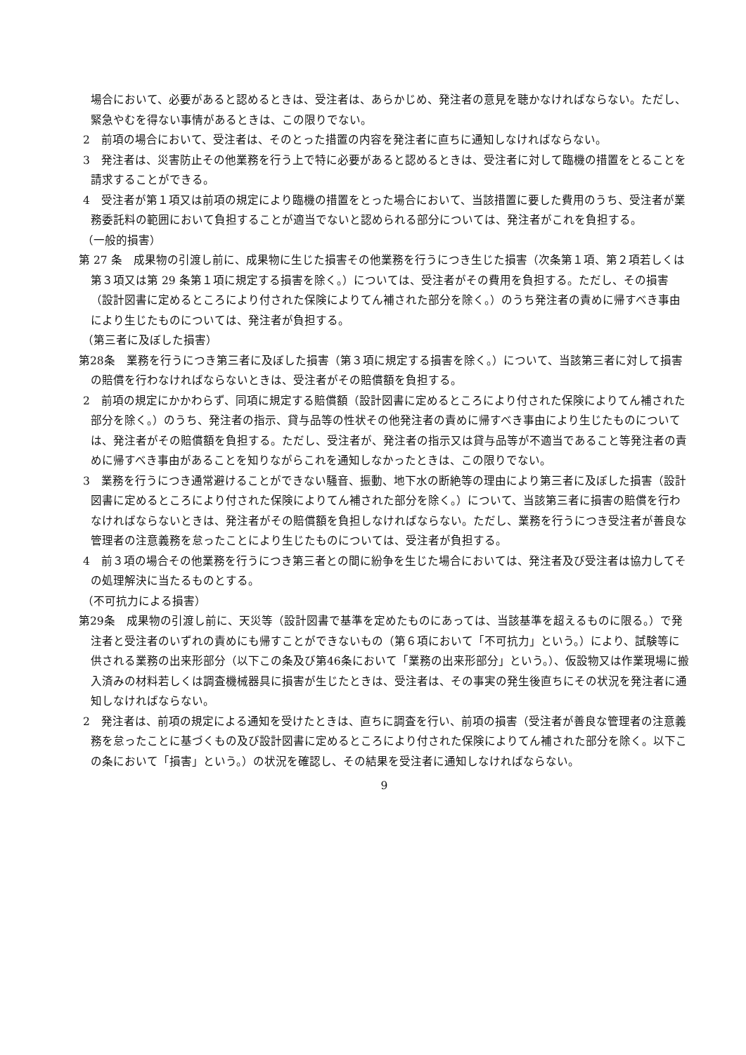場合において、必要があると認めるときは、受注者は、あらかじめ、発注者の意見を聴かなければならない。ただし、緊急やむを得ない事情があるときは、この限りでない。
2　前項の場合において、受注者は、そのとった措置の内容を発注者に直ちに通知しなければならない。
3　発注者は、災害防止その他業務を行う上で特に必要があると認めるときは、受注者に対して臨機の措置をとることを請求することができる。
4　受注者が第１項又は前項の規定により臨機の措置をとった場合において、当該措置に要した費用のうち、受注者が業務委託料の範囲において負担することが適当でないと認められる部分については、発注者がこれを負担する。
（一般的損害）
第 27 条　成果物の引渡し前に、成果物に生じた損害その他業務を行うにつき生じた損害（次条第１項、第２項若しくは第３項又は第 29 条第１項に規定する損害を除く。）については、受注者がその費用を負担する。ただし、その損害（設計図書に定めるところにより付された保険によりてん補された部分を除く。）のうち発注者の責めに帰すべき事由により生じたものについては、発注者が負担する。
（第三者に及ぼした損害）
第28条　業務を行うにつき第三者に及ぼした損害（第３項に規定する損害を除く。）について、当該第三者に対して損害の賠償を行わなければならないときは、受注者がその賠償額を負担する。
2　前項の規定にかかわらず、同項に規定する賠償額（設計図書に定めるところにより付された保険によりてん補された部分を除く。）のうち、発注者の指示、貸与品等の性状その他発注者の責めに帰すべき事由により生じたものについては、発注者がその賠償額を負担する。ただし、受注者が、発注者の指示又は貸与品等が不適当であること等発注者の責めに帰すべき事由があることを知りながらこれを通知しなかったときは、この限りでない。
3　業務を行うにつき通常避けることができない騒音、振動、地下水の断絶等の理由により第三者に及ぼした損害（設計図書に定めるところにより付された保険によりてん補された部分を除く。）について、当該第三者に損害の賠償を行わなければならないときは、発注者がその賠償額を負担しなければならない。ただし、業務を行うにつき受注者が善良な管理者の注意義務を怠ったことにより生じたものについては、受注者が負担する。
4　前３項の場合その他業務を行うにつき第三者との間に紛争を生じた場合においては、発注者及び受注者は協力してその処理解決に当たるものとする。
（不可抗力による損害）
第29条　成果物の引渡し前に、天災等（設計図書で基準を定めたものにあっては、当該基準を超えるものに限る。）で発注者と受注者のいずれの責めにも帰すことができないもの（第６項において「不可抗力」という。）により、試験等に供される業務の出来形部分（以下この条及び第46条において「業務の出来形部分」という。）、仮設物又は作業現場に搬入済みの材料若しくは調査機械器具に損害が生じたときは、受注者は、その事実の発生後直ちにその状況を発注者に通知しなければならない。
2　発注者は、前項の規定による通知を受けたときは、直ちに調査を行い、前項の損害（受注者が善良な管理者の注意義務を怠ったことに基づくもの及び設計図書に定めるところにより付された保険によりてん補された部分を除く。以下この条において「損害」という。）の状況を確認し、その結果を受注者に通知しなければならない。
9